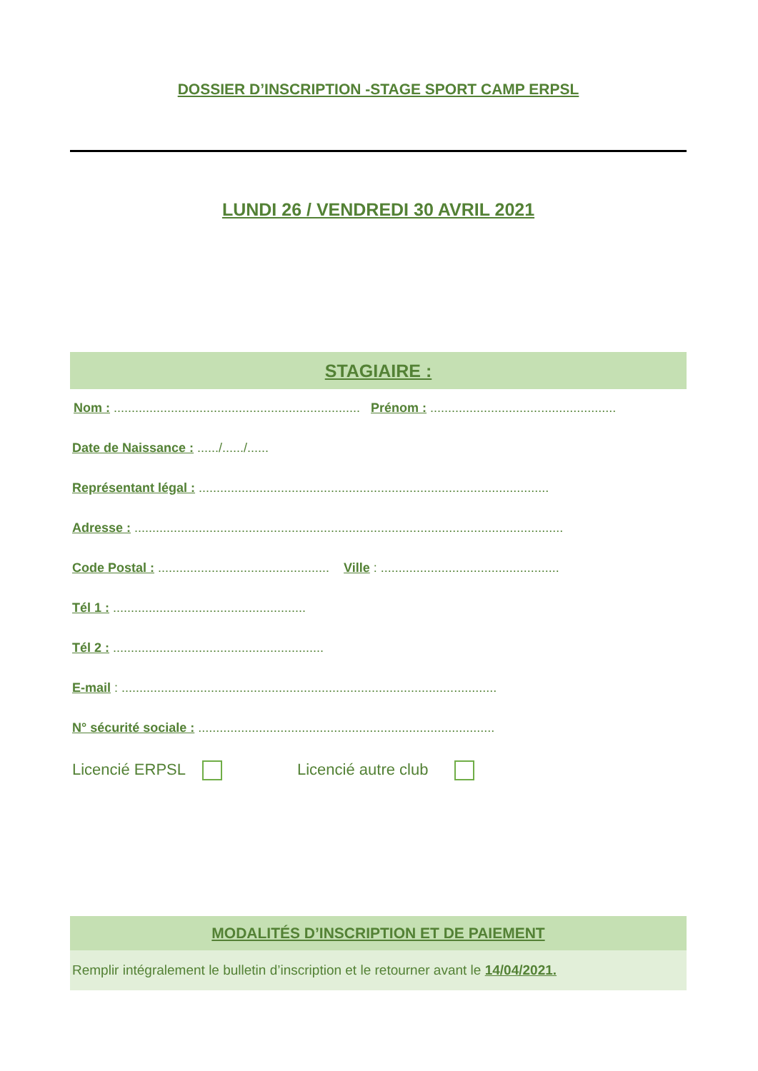DOSSIER D’INSCRIPTION -STAGE SPORT CAMP ERPSL
LUNDI 26 / VENDREDI 30 AVRIL 2021
STAGIAIRE :
Nom : ..................................................................... Prénom : ....................................................
Date de Naissance : ....../....../......
Représentant légal : ..................................................................................................
Adresse : ........................................................................................................................
Code Postal : ................................................ Ville : ..................................................
Tél 1 : ......................................................
Tél 2 : ...........................................................
E-mail : .........................................................................................................
N° sécurité sociale : ...................................................................................
Licencié ERPSL Licencié autre club
MODALITÉS D’INSCRIPTION ET DE PAIEMENT
Remplir intégralement le bulletin d’inscription et le retourner avant le 14/04/2021.